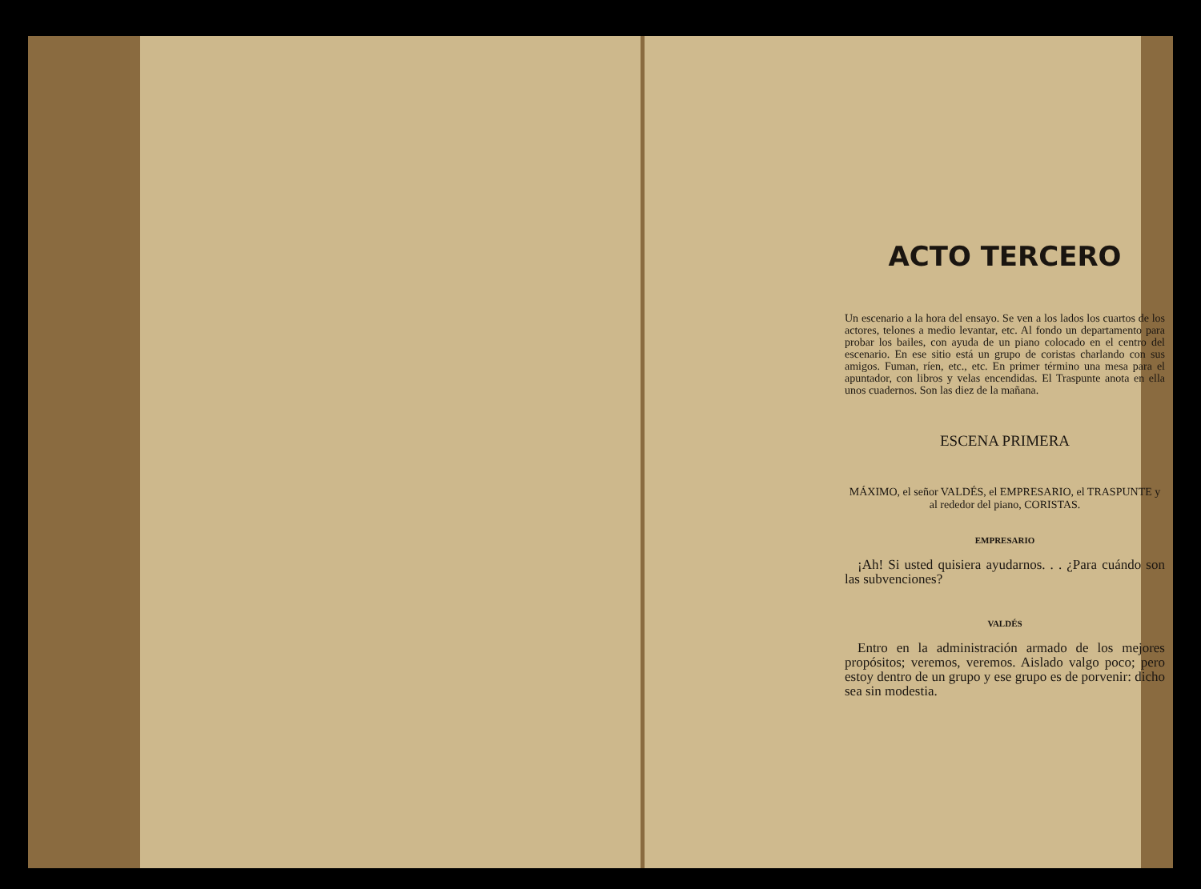ACTO TERCERO
Un escenario a la hora del ensayo. Se ven a los lados los cuartos de los actores, telones a medio levantar, etc. Al fondo un departamento para probar los bailes, con ayuda de un piano colocado en el centro del escenario. En ese sitio está un grupo de coristas charlando con sus amigos. Fuman, ríen, etc., etc. En primer término una mesa para el apuntador, con libros y velas encendidas. El Traspunte anota en ella unos cuadernos. Son las diez de la mañana.
ESCENA PRIMERA
MÁXIMO, el señor VALDÉS, el EMPRESARIO, el TRASPUNTE y al rededor del piano, CORISTAS.
EMPRESARIO
¡Ah! Si usted quisiera ayudarnos. . . ¿Para cuándo son las subvenciones?
VALDÉS
Entro en la administración armado de los mejores propósitos; veremos, veremos. Aislado valgo poco; pero estoy dentro de un grupo y ese grupo es de porvenir: dicho sea sin modestia.